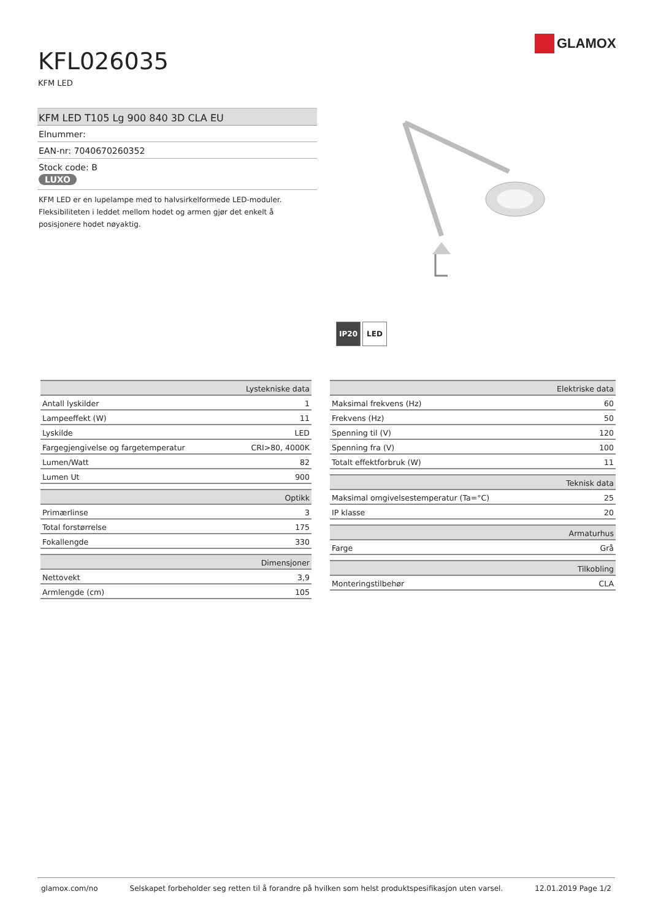GLAMOX
KFL026035
KFM LED
KFM LED T105 Lg 900 840 3D CLA EU
Elnummer:
EAN-nr: 7040670260352
Stock code: B
LUXO
KFM LED er en lupelampe med to halvsirkelformede LED-moduler. Fleksibiliteten i leddet mellom hodet og armen gjør det enkelt å posisjonere hodet nøyaktig.
IP20 LED
| Lystekniske data | |
| Antall lyskilder | 1 |
| Lampeeffekt (W) | 11 |
| Lyskilde | LED |
| Fargegjengivelse og fargetemperatur | CRI>80, 4000K |
| Lumen/Watt | 82 |
| Lumen Ut | 900 |
| Optikk | |
| Primærlinse | 3 |
| Total forstørrelse | 175 |
| Fokallengde | 330 |
| Dimensjoner | |
| Nettovekt | 3,9 |
| Armlengde (cm) | 105 |
| Elektriske data | |
| Maksimal frekvens (Hz) | 60 |
| Frekvens (Hz) | 50 |
| Spenning til (V) | 120 |
| Spenning fra (V) | 100 |
| Totalt effektforbruk (W) | 11 |
| Teknisk data | |
| Maksimal omgivelsestemperatur (Ta=°C) | 25 |
| IP klasse | 20 |
| Armaturhus | |
| Farge | Grå |
| Tilkobling | |
| Monteringstilbehør | CLA |
glamox.com/no Selskapet forbeholder seg retten til å forandre på hvilken som helst produktspesifikasjon uten varsel. 12.01.2019 Page 1/2